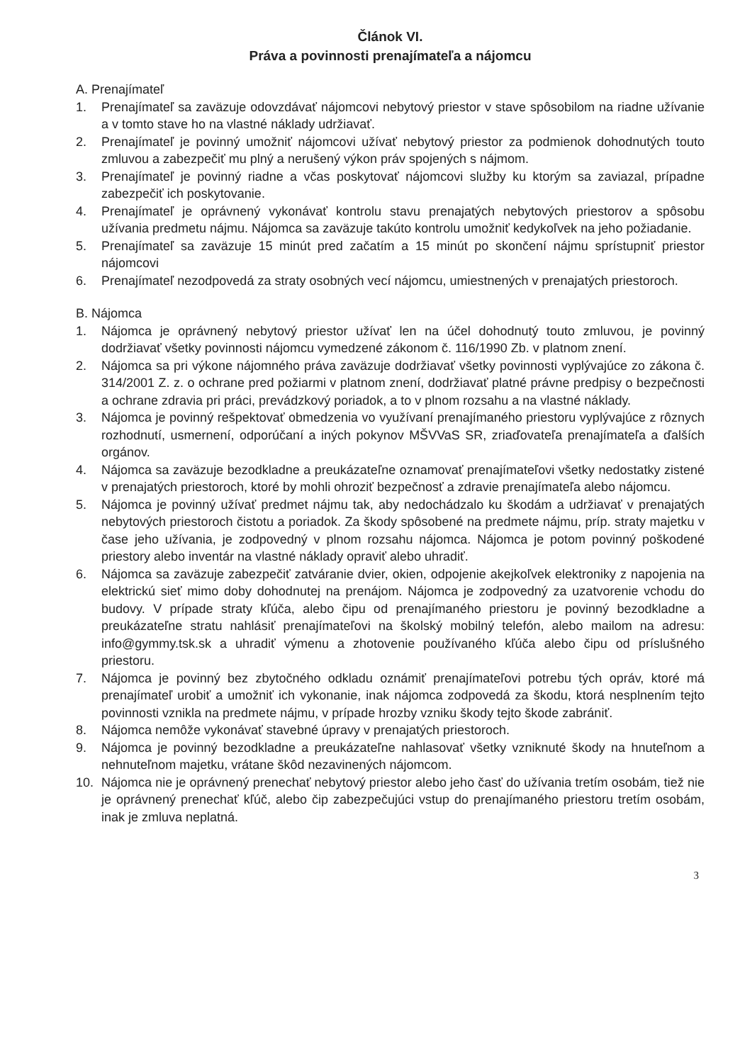Článok VI.
Práva a povinnosti prenajímateľa a nájomcu
A. Prenajímateľ
1. Prenajímateľ sa zaväzuje odovzdávať nájomcovi nebytový priestor v stave spôsobilom na riadne užívanie a v tomto stave ho na vlastné náklady udržiavať.
2. Prenajímateľ je povinný umožniť nájomcovi užívať nebytový priestor za podmienok dohodnutých touto zmluvou a zabezpečiť mu plný a nerušený výkon práv spojených s nájmom.
3. Prenajímateľ je povinný riadne a včas poskytovať nájomcovi služby ku ktorým sa zaviazal, prípadne zabezpečiť ich poskytovanie.
4. Prenajímateľ je oprávnený vykonávať kontrolu stavu prenajatých nebytových priestorov a spôsobu užívania predmetu nájmu. Nájomca sa zaväzuje takúto kontrolu umožniť kedykoľvek na jeho požiadanie.
5. Prenajímateľ sa zaväzuje 15 minút pred začatím a 15 minút po skončení nájmu sprístupniť priestor nájomcovi
6. Prenajímateľ nezodpovedá za straty osobných vecí nájomcu, umiestnených v prenajatých priestoroch.
B. Nájomca
1. Nájomca je oprávnený nebytový priestor užívať len na účel dohodnutý touto zmluvou, je povinný dodržiavať všetky povinnosti nájomcu vymedzené zákonom č. 116/1990 Zb. v platnom znení.
2. Nájomca sa pri výkone nájomného práva zaväzuje dodržiavať všetky povinnosti vyplývajúce zo zákona č. 314/2001 Z. z. o ochrane pred požiarmi v platnom znení, dodržiavať platné právne predpisy o bezpečnosti a ochrane zdravia pri práci, prevádzkový poriadok, a to v plnom rozsahu a na vlastné náklady.
3. Nájomca je povinný rešpektovať obmedzenia vo využívaní prenajímaného priestoru vyplývajúce z rôznych rozhodnutí, usmernení, odporúčaní a iných pokynov MŠVVaS SR, zriaďovateľa prenajímateľa a ďalších orgánov.
4. Nájomca sa zaväzuje bezodkladne a preukázateľne oznamovať prenajímateľovi všetky nedostatky zistené v prenajatých priestoroch, ktoré by mohli ohroziť bezpečnosť a zdravie prenajímateľa alebo nájomcu.
5. Nájomca je povinný užívať predmet nájmu tak, aby nedochádzalo ku škodám a udržiavať v prenajatých nebytových priestoroch čistotu a poriadok. Za škody spôsobené na predmete nájmu, príp. straty majetku v čase jeho užívania, je zodpovedný v plnom rozsahu nájomca. Nájomca je potom povinný poškodené priestory alebo inventár na vlastné náklady opraviť alebo uhradiť.
6. Nájomca sa zaväzuje zabezpečiť zatváranie dvier, okien, odpojenie akejkoľvek elektroniky z napojenia na elektrickú sieť mimo doby dohodnutej na prenájom. Nájomca je zodpovedný za uzatvorenie vchodu do budovy. V prípade straty kľúča, alebo čipu od prenajímaného priestoru je povinný bezodkladne a preukázateľne stratu nahlásiť prenajímateľovi na školský mobilný telefón, alebo mailom na adresu: info@gymmy.tsk.sk a uhradiť výmenu a zhotovenie používaného kľúča alebo čipu od príslušného priestoru.
7. Nájomca je povinný bez zbytočného odkladu oznámiť prenajímateľovi potrebu tých opráv, ktoré má prenajímateľ urobiť a umožniť ich vykonanie, inak nájomca zodpovedá za škodu, ktorá nesplnením tejto povinnosti vznikla na predmete nájmu, v prípade hrozby vzniku škody tejto škode zabrániť.
8. Nájomca nemôže vykonávať stavebné úpravy v prenajatých priestoroch.
9. Nájomca je povinný bezodkladne a preukázateľne nahlasovať všetky vzniknuté škody na hnuteľnom a nehnuteľnom majetku, vrátane škôd nezavinených nájomcom.
10. Nájomca nie je oprávnený prenechať nebytový priestor alebo jeho časť do užívania tretím osobám, tiež nie je oprávnený prenechať kľúč, alebo čip zabezpečujúci vstup do prenajímaného priestoru tretím osobám, inak je zmluva neplatná.
3